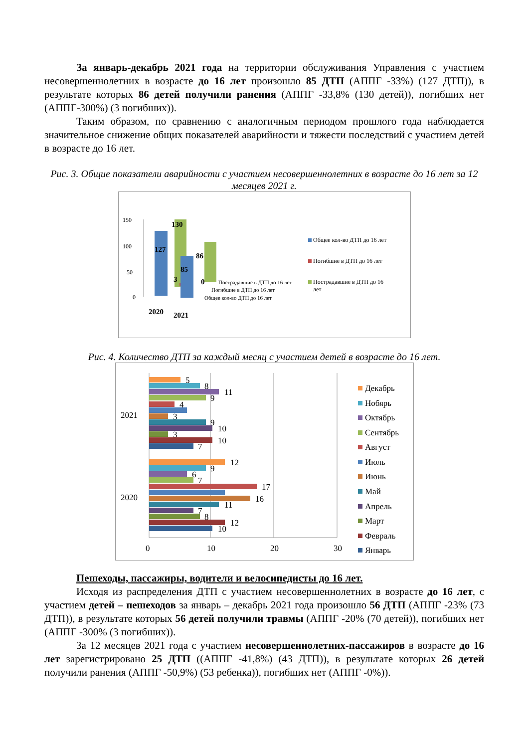За январь-декабрь 2021 года на территории обслуживания Управления с участием несовершеннолетних в возрасте до 16 лет произошло 85 ДТП (АППГ -33%) (127 ДТП)), в результате которых 86 детей получили ранения (АППГ -33,8% (130 детей)), погибших нет (АППГ-300%) (3 погибших)).
Таким образом, по сравнению с аналогичным периодом прошлого года наблюдается значительное снижение общих показателей аварийности и тяжести последствий с участием детей в возрасте до 16 лет.
Рис. 3. Общие показатели аварийности с участием несовершеннолетних в возрасте до 16 лет за 12 месяцев 2021 г.
150
100
50
0
127
130
3
85
86
0
2020
2021
Пострадавшие в ДТП до 16 лет
Погибшие в ДТП до 16 лет
Общее кол-во ДТП до 16 лет
Общее кол-во ДТП до 16 лет
Погибшие в ДТП до 16 лет
Пострадавшие в ДТП до 16
лет
Рис. 4. Количество ДТП за каждый месяц с участием детей в возрасте до 16 лет.
0
10
20
30
2021
2020
5
8
11
9
4
3
9
10
3
10
7
12
9
6
7
17
16
11
7
8
12
10
Декабрь
Нобярь
Октябрь
Сентябрь
Август
Июль
Июнь
Май
Апрель
Март
Февраль
Январь
Пешеходы, пассажиры, водители и велосипедисты до 16 лет.
Исходя из распределения ДТП с участием несовершеннолетних в возрасте до 16 лет, с участием детей – пешеходов за январь – декабрь 2021 года произошло 56 ДТП (АППГ -23% (73 ДТП)), в результате которых 56 детей получили травмы (АППГ -20% (70 детей)), погибших нет (АППГ -300% (3 погибших)).
За 12 месяцев 2021 года с участием несовершеннолетних-пассажиров в возрасте до 16 лет зарегистрировано 25 ДТП ((АППГ -41,8%) (43 ДТП)), в результате которых 26 детей получили ранения (АППГ -50,9%) (53 ребенка)), погибших нет (АППГ -0%)).